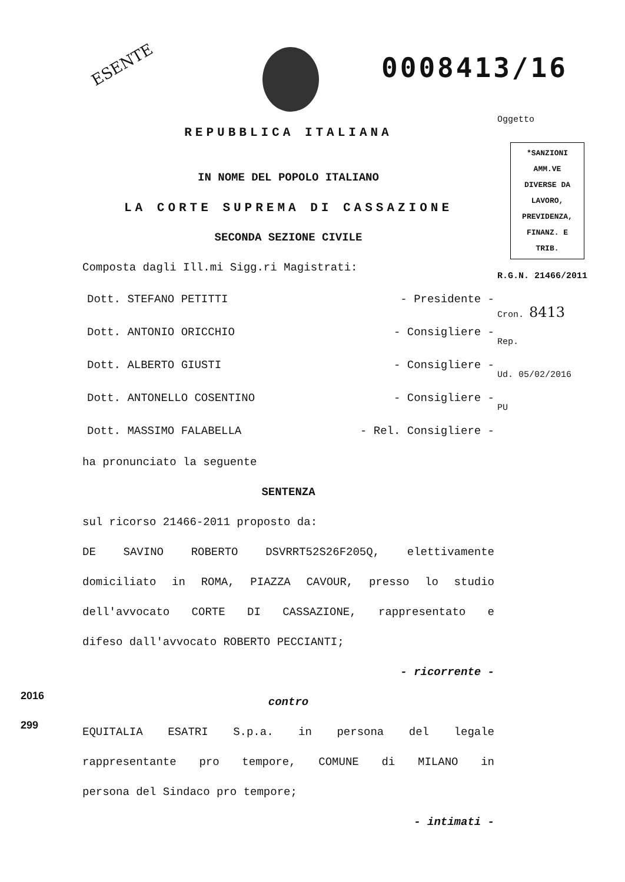ESENTE 0008413/16
REPUBBLICA ITALIANA
IN NOME DEL POPOLO ITALIANO
LA CORTE SUPREMA DI CASSAZIONE
SECONDA SEZIONE CIVILE
Composta dagli Ill.mi Sigg.ri Magistrati:
Dott. STEFANO PETITTI - Presidente -
Dott. ANTONIO ORICCHIO - Consigliere -
Dott. ALBERTO GIUSTI - Consigliere -
Dott. ANTONELLO COSENTINO - Consigliere -
Dott. MASSIMO FALABELLA - Rel. Consigliere -
ha pronunciato la seguente
SENTENZA
sul ricorso 21466-2011 proposto da:
DE SAVINO ROBERTO DSVRRT52S26F205Q, elettivamente
domiciliato in ROMA, PIAZZA CAVOUR, presso lo studio
dell'avvocato CORTE DI CASSAZIONE, rappresentato e
difeso dall'avvocato ROBERTO PECCIANTI;
- ricorrente -
contro
EQUITALIA ESATRI S.p.a. in persona del legale
rappresentante pro tempore, COMUNE di MILANO in
persona del Sindaco pro tempore;
- intimati -
Oggetto
*SANZIONI
AMM.VE
DIVERSE DA
LAVORO,
PREVIDENZA,
FINANZ. E
TRIB.
R.G.N. 21466/2011
Cron. 8413
Rep.
Ud. 05/02/2016
PU
2016
299